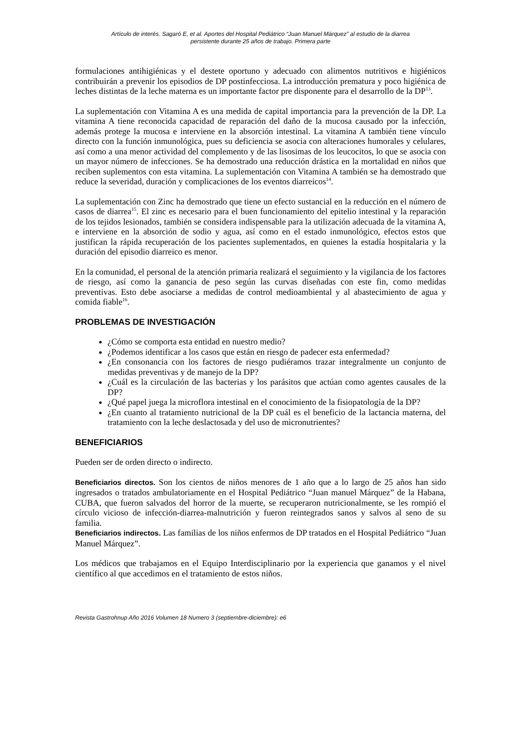Artículo de interés. Sagaró E, et al. Aportes del Hospital Pediátrico “Juan Manuel Márquez” al estudio de la diarrea
persistente durante 25 años de trabajo. Primera parte
formulaciones antihigiénicas y el destete oportuno y adecuado con alimentos nutritivos e higiénicos contribuirán a prevenir los episodios de DP postinfecciosa. La introducción prematura y poco higiénica de leches distintas de la leche materna es un importante factor pre disponente para el desarrollo de la DP<sup>13</sup>.
La suplementación con Vitamina A es una medida de capital importancia para la prevención de la DP. La vitamina A tiene reconocida capacidad de reparación del daño de la mucosa causado por la infección, además protege la mucosa e interviene en la absorción intestinal. La vitamina A también tiene vínculo directo con la función inmunológica, pues su deficiencia se asocia con alteraciones humorales y celulares, así como a una menor actividad del complemento y de las lisosimas de los leucocitos, lo que se asocia con un mayor número de infecciones. Se ha demostrado una reducción drástica en la mortalidad en niños que reciben suplementos con esta vitamina. La suplementación con Vitamina A también se ha demostrado que reduce la severidad, duración y complicaciones de los eventos diarreicos<sup>14</sup>.
La suplementación con Zinc ha demostrado que tiene un efecto sustancial en la reducción en el número de casos de diarrea<sup>15</sup>. El zinc es necesario para el buen funcionamiento del epitelio intestinal y la reparación de los tejidos lesionados, también se considera indispensable para la utilización adecuada de la vitamina A, e interviene en la absorción de sodio y agua, así como en el estado inmunológico, efectos estos que justifican la rápida recuperación de los pacientes suplementados, en quienes la estadía hospitalaria y la duración del episodio diarreico es menor.
En la comunidad, el personal de la atención primaria realizará el seguimiento y la vigilancia de los factores de riesgo, así como la ganancia de peso según las curvas diseñadas con este fin, como medidas preventivas. Esto debe asociarse a medidas de control medioambiental y al abastecimiento de agua y comida fiable<sup>16</sup>.
PROBLEMAS DE INVESTIGACIÓN
¿Cómo se comporta esta entidad en nuestro medio?
¿Podemos identificar a los casos que están en riesgo de padecer esta enfermedad?
¿En consonancia con los factores de riesgo pudiéramos trazar integralmente un conjunto de medidas preventivas y de manejo de la DP?
¿Cuál es la circulación de las bacterias y los parásitos que actúan como agentes causales de la DP?
¿Qué papel juega la microflora intestinal en el conocimiento de la fisiopatología de la DP?
¿En cuanto al tratamiento nutricional de la DP cuál es el beneficio de la lactancia materna, del tratamiento con la leche deslactosada y del uso de micronutrientes?
BENEFICIARIOS
Pueden ser de orden directo o indirecto.
Beneficiarios directos. Son los cientos de niños menores de 1 año que a lo largo de 25 años han sido ingresados o tratados ambulatoriamente en el Hospital Pediátrico “Juan manuel Márquez” de la Habana, CUBA, que fueron salvados del horror de la muerte, se recuperaron nutricionalmente, se les rompió el círculo vicioso de infección-diarrea-malnutrición y fueron reintegrados sanos y salvos al seno de su familia.
Beneficiarios indirectos. Las familias de los niños enfermos de DP tratados en el Hospital Pediátrico “Juan Manuel Márquez”.
Los médicos que trabajamos en el Equipo Interdisciplinario por la experiencia que ganamos y el nivel científico al que accedimos en el tratamiento de estos niños.
Revista Gastrohnup Año 2016 Volumen 18 Numero 3 (septiembre-diciembre): e6